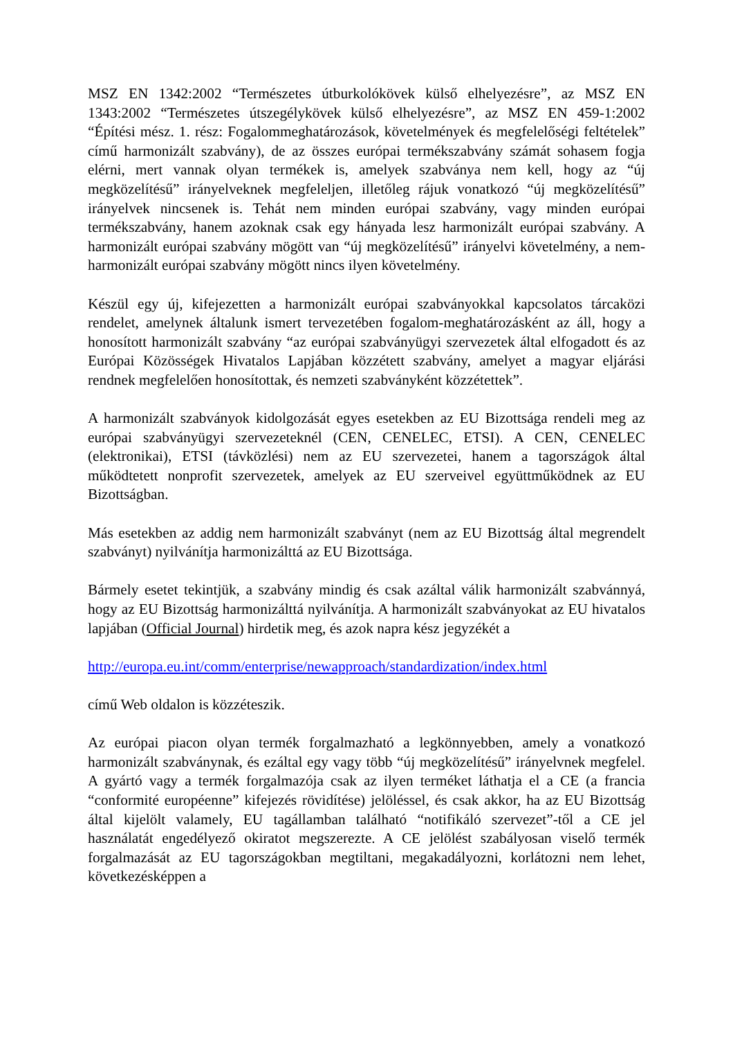MSZ EN 1342:2002 “Természetes útburkolókövek külső elhelyezésre”, az MSZ EN 1343:2002 “Természetes útszegélykövek külső elhelyezésre”, az MSZ EN 459-1:2002 “Építési mész. 1. rész: Fogalommeghatározások, követelmények és megfelelőségi feltételek” című harmonizált szabvány), de az összes európai termékszabvány számát sohasem fogja elérni, mert vannak olyan termékek is, amelyek szabványa nem kell, hogy az “új megközelítésű” irányelveknek megfeleljen, illetőleg rájuk vonatkozó “új megközelítésű” irányelvek nincsenek is. Tehát nem minden európai szabvány, vagy minden európai termékszabvány, hanem azoknak csak egy hányada lesz harmonizált európai szabvány. A harmonizált európai szabvány mögött van “új megközelítésű” irányelvi követelmény, a nem-harmonizált európai szabvány mögött nincs ilyen követelmény.
Készül egy új, kifejezetten a harmonizált európai szabványokkal kapcsolatos tárcaközi rendelet, amelynek általunk ismert tervezetében fogalom-meghatározásként az áll, hogy a honosított harmonizált szabvány “az európai szabványügyi szervezetek által elfogadott és az Európai Közösségek Hivatalos Lapjában közzétett szabvány, amelyet a magyar eljárási rendnek megfelelően honosítottak, és nemzeti szabványként közzétettek”.
A harmonizált szabványok kidolgozását egyes esetekben az EU Bizottsága rendeli meg az európai szabványügyi szervezeteknél (CEN, CENELEC, ETSI). A CEN, CENELEC (elektronikai), ETSI (távközlési) nem az EU szervezetei, hanem a tagországok által működtetett nonprofit szervezetek, amelyek az EU szerveivel együttműködnek az EU Bizottságban.
Más esetekben az addig nem harmonizált szabványt (nem az EU Bizottság által megrendelt szabványt) nyilvánítja harmonizálttá az EU Bizottsága.
Bármely esetet tekintjük, a szabvány mindig és csak azáltal válik harmonizált szabvánnyá, hogy az EU Bizottság harmonizálttá nyilvánítja. A harmonizált szabványokat az EU hivatalos lapjában (Official Journal) hirdetik meg, és azok napra kész jegyzékét a
http://europa.eu.int/comm/enterprise/newapproach/standardization/index.html
című Web oldalon is közzéteszik.
Az európai piacon olyan termék forgalmazható a legkönnyebben, amely a vonatkozó harmonizált szabványnak, és ezáltal egy vagy több “új megközelítésű” irányelvnek megfelel. A gyártó vagy a termék forgalmazója csak az ilyen terméket láthatja el a CE (a francia “conformité européenne” kifejezés rövidítése) jelöléssel, és csak akkor, ha az EU Bizottság által kijelölt valamely, EU tagállamban található “notifikáló szervezet”-től a CE jel használatát engedélyező okiratot megszerezte. A CE jelölést szabályosan viselő termék forgalmazását az EU tagországokban megtiltani, megakadályozni, korlátozni nem lehet, következésképpen a